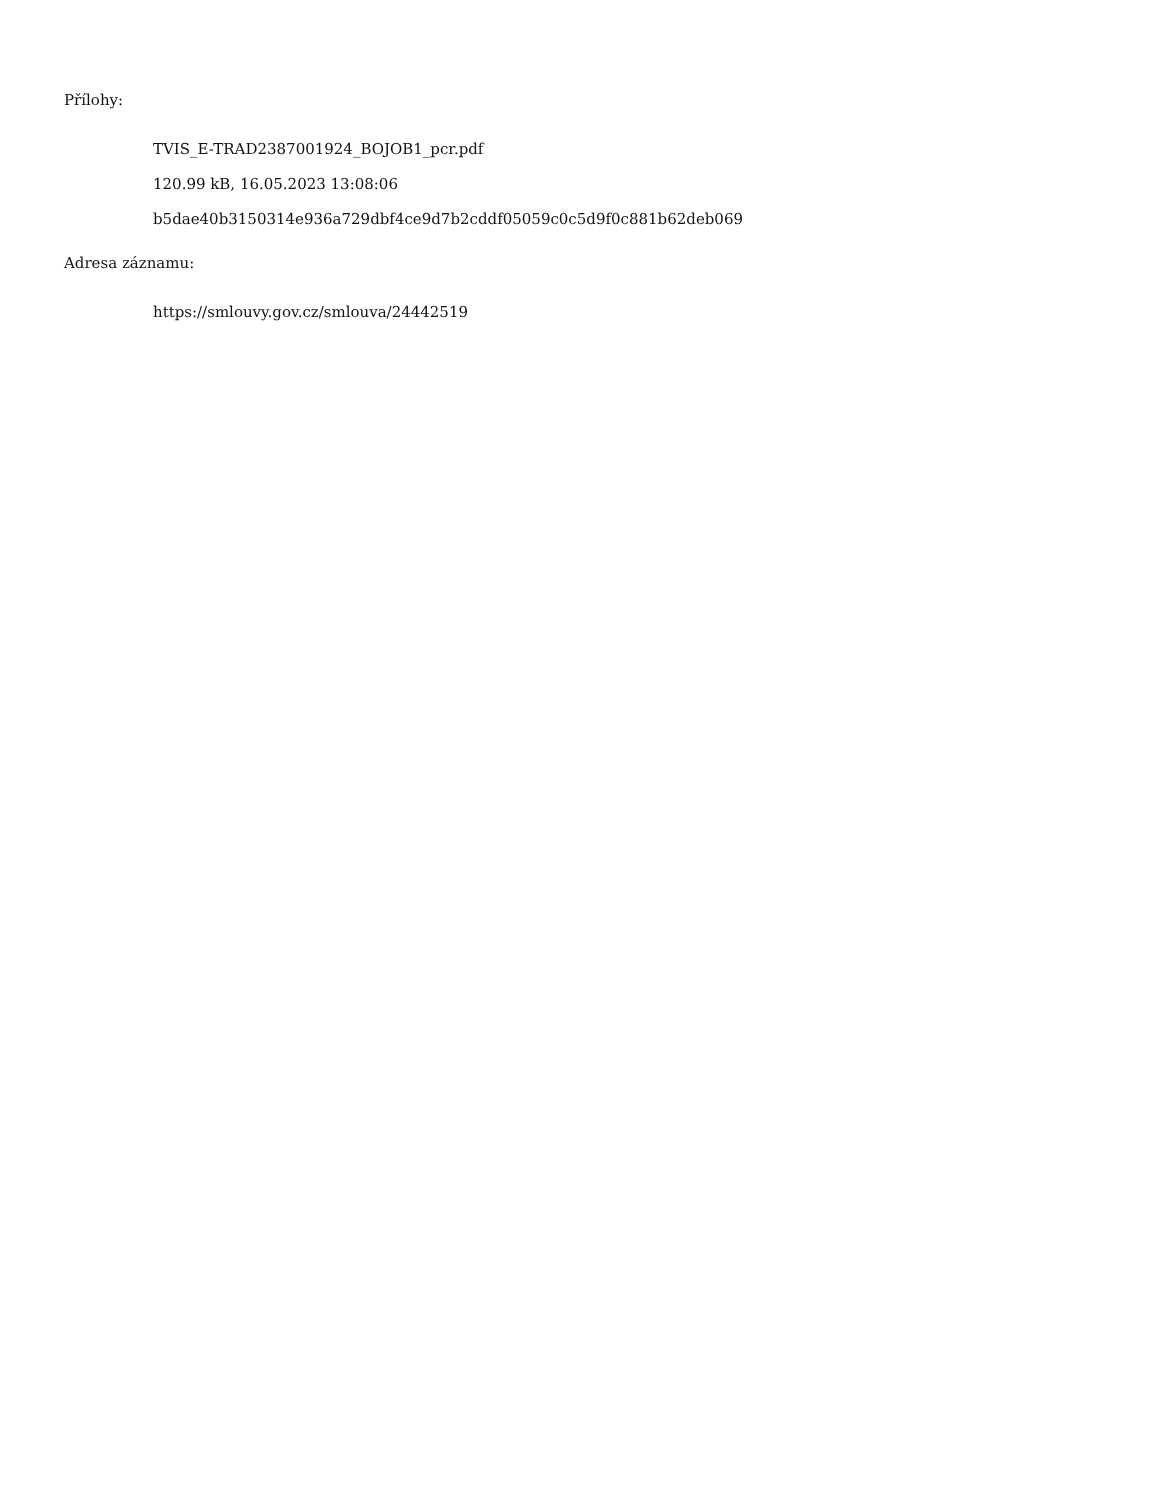Přílohy:
TVIS_E-TRAD2387001924_BOJOB1_pcr.pdf
120.99 kB, 16.05.2023 13:08:06
b5dae40b3150314e936a729dbf4ce9d7b2cddf05059c0c5d9f0c881b62deb069
Adresa záznamu:
https://smlouvy.gov.cz/smlouva/24442519